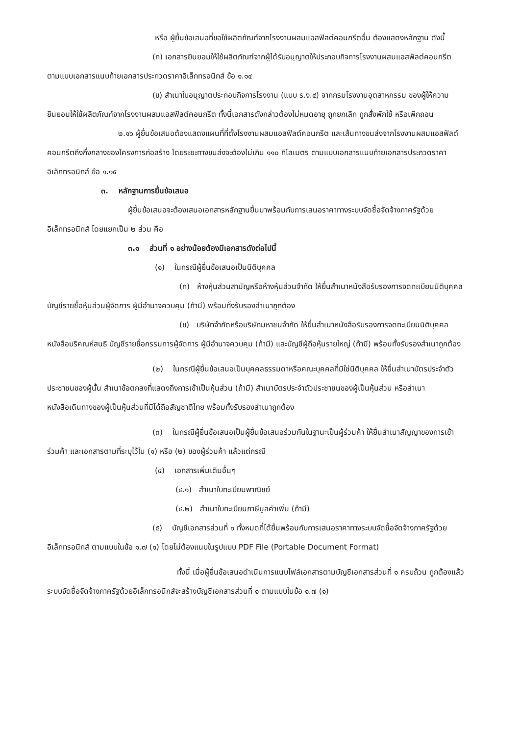หรือ ผู้ยื่นข้อเสนอที่ขอใช้ผลิตภัณฑ์จากโรงงานผสมแอสฟัลต์คอนกรีตอื่น ต้องแสดงหลักฐาน ดังนี้
(ก) เอกสารยินยอมให้ใช้ผลิตภัณฑ์จากผู้ได้รับอนุญาตให้ประกอบกิจการโรงงานผสมแอสฟัลต์คอนกรีต ตามแบบเอกสารแนบท้ายเอกสารประกวดราคาอิเล็กทรอนิกส์ ข้อ ๑.๑๔
(ข) สำเนาใบอนุญาตประกอบกิจการโรงงาน (แบบ ร.ง.๔) จากกรมโรงงานอุตสาหกรรม ของผู้ให้ความยินยอมให้ใช้ผลิตภัณฑ์จากโรงงานผสมแอสฟัลต์คอนกรีต ทั้งนี้เอกสารดังกล่าวต้องไม่หมดอายุ ถูกยกเลิก ถูกสั่งพักใช้ หรือเพิกถอน
๒.๑๖ ผู้ยื่นข้อเสนอต้องแสดงแผนที่ที่ตั้งโรงงานผสมแอสฟัลต์คอนกรีต และเส้นทางขนส่งจากโรงงานผสมแอสฟัลต์คอนกรีตถึงกึ่งกลางของโครงการก่อสร้าง โดยระยะทางขนส่งจะต้องไม่เกิน ๑๑๐ กิโลเมตร ตามแบบเอกสารแนบท้ายเอกสารประกวดราคาอิเล็กทรอนิกส์ ข้อ ๑.๑๕
๓. หลักฐานการยื่นข้อเสนอ
ผู้ยื่นข้อเสนอจะต้องเสนอเอกสารหลักฐานยื่นมาพร้อมกับการเสนอราคาทางระบบจัดซื้อจัดจ้างภาครัฐด้วยอิเล็กทรอนิกส์ โดยแยกเป็น ๒ ส่วน คือ
๓.๑ ส่วนที่ ๑ อย่างน้อยต้องมีเอกสารดังต่อไปนี้
(๑) ในกรณีผู้ยื่นข้อเสนอเป็นนิติบุคคล
(ก) ห้างหุ้นส่วนสามัญหรือห้างหุ้นส่วนจำกัด ให้ยื่นสำเนาหนังสือรับรองการจดทะเบียนนิติบุคคล บัญชีรายชื่อหุ้นส่วนผู้จัดการ ผู้มีอำนาจควบคุม (ถ้ามี) พร้อมทั้งรับรองสำเนาถูกต้อง
(ข) บริษัทจำกัดหรือบริษัทมหาชนจำกัด ให้ยื่นสำเนาหนังสือรับรองการจดทะเบียนนิติบุคคล หนังสือบริคณห์สนธิ บัญชีรายชื่อกรรมการผู้จัดการ ผู้มีอำนาจควบคุม (ถ้ามี) และบัญชีผู้ถือหุ้นรายใหญ่ (ถ้ามี) พร้อมทั้งรับรองสำเนาถูกต้อง
(๒) ในกรณีผู้ยื่นข้อเสนอเป็นบุคคลธรรมดาหรือคณะบุคคลที่มิใช่นิติบุคคล ให้ยื่นสำเนาบัตรประจำตัวประชาชนของผู้นั้น สำเนาข้อตกลงที่แสดงถึงการเข้าเป็นหุ้นส่วน (ถ้ามี) สำเนาบัตรประจำตัวประชาชนของผู้เป็นหุ้นส่วน หรือสำเนาหนังสือเดินทางของผู้เป็นหุ้นส่วนที่มิได้ถือสัญชาติไทย พร้อมทั้งรับรองสำเนาถูกต้อง
(๓) ในกรณีผู้ยื่นข้อเสนอเป็นผู้ยื่นข้อเสนอร่วมกันในฐานะเป็นผู้ร่วมค้า ให้ยื่นสำเนาสัญญาของการเข้าร่วมค้า และเอกสารตามที่ระบุไว้ใน (๑) หรือ (๒) ของผู้ร่วมค้า แล้วแต่กรณี
(๔) เอกสารเพิ่มเติมอื่นๆ
(๔.๑) สำเนาใบทะเบียนพาณิชย์
(๔.๒) สำเนาใบทะเบียนภาษีมูลค่าเพิ่ม (ถ้ามี)
(๕) บัญชีเอกสารส่วนที่ ๑ ทั้งหมดที่ได้ยื่นพร้อมกับการเสนอราคาทางระบบจัดซื้อจัดจ้างภาครัฐด้วยอิเล็กทรอนิกส์ ตามแบบในข้อ ๑.๗ (๑) โดยไม่ต้องแนบในรูปแบบ PDF File (Portable Document Format)
ทั้งนี้ เมื่อผู้ยื่นข้อเสนอดำเนินการแนบไฟล์เอกสารตามบัญชีเอกสารส่วนที่ ๑ ครบถ้วน ถูกต้องแล้ว ระบบจัดซื้อจัดจ้างภาครัฐด้วยอิเล็กทรอนิกส์จะสร้างบัญชีเอกสารส่วนที่ ๑ ตามแบบในข้อ ๑.๗ (๑)